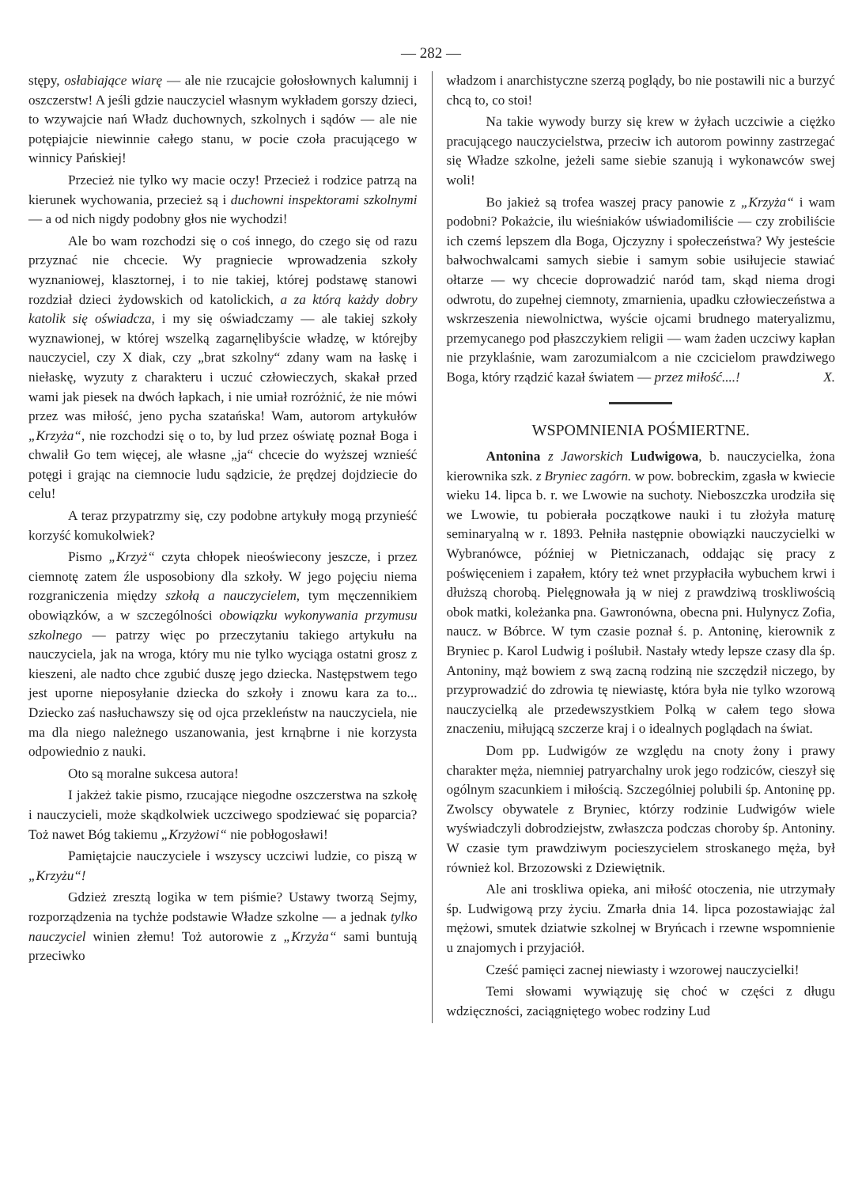— 282 —
stępy, osłabiające wiarę — ale nie rzucajcie gołosłownych kalumnij i oszczerstw! A jeśli gdzie nauczyciel własnym wykładem gorszy dzieci, to wzywajcie nań Władz duchownych, szkolnych i sądów — ale nie potępiajcie niewinnie całego stanu, w pocie czoła pracującego w winnicy Pańskiej!
Przecież nie tylko wy macie oczy! Przecież i rodzice patrzą na kierunek wychowania, przecież są i duchowni inspektorami szkolnymi— a od nich nigdy podobny głos nie wychodzi!
Ale bo wam rozchodzi się o coś innego, do czego się od razu przyznać nie chcecie. Wy pragniecie wprowadzenia szkoły wyznaniowej, klasztornej, i to nie takiej, której podstawę stanowi rozdział dzieci żydowskich od katolickich, a za którą każdy dobry katolik się oświadcza, i my się oświadczamy — ale takiej szkoły wyznawionej, w której wszelką zagarnęlibyście władzę, w którejby nauczyciel, czy X diak, czy „brat szkolny“ zdany wam na łaskę i niełaskę, wyzuty z charakteru i uczuć człowieczych, skakał przed wami jak piesek na dwóch łapkach, i nie umiał rozróżnić, że nie mówi przez was miłość, jeno pycha szatańska! Wam, autorom artykułów „Krzyża“, nie rozchodzi się o to, by lud przez oświatę poznał Boga i chwalił Go tem więcej, ale własne „ja“ chcecie do wyższej wznieść potęgi i grając na ciemnocie ludu sądzicie, że prędzej dojdziecie do celu!
A teraz przypatrzmy się, czy podobne artykuły mogą przynieść korzyść komukolwiek?
Pismo „Krzyż“ czyta chłopek nieoświecony jeszcze, i przez ciemnotę zatem źle usposobiony dla szkoły. W jego pojęciu niema rozgraniczenia między szkołą a nauczycielem, tym męczennikiem obowiązków, a w szczególności obowiązku wykonywania przymusu szkolnego — patrzy więc po przeczytaniu takiego artykułu na nauczyciela, jak na wroga, który mu nie tylko wyciąga ostatni grosz z kieszeni, ale nadto chce zgubić duszę jego dziecka. Następstwem tego jest uporne nieposyłanie dziecka do szkoły i znowu kara za to... Dziecko zaś nasłuchawszy się od ojca przekleństw na nauczyciela, nie ma dla niego należnego uszanowania, jest krnąbrne i nie korzysta odpowiednio z nauki.
Oto są moralne sukcesa autora!
I jakżeż takie pismo, rzucające niegodne oszczerstwa na szkołę i nauczycieli, może skądkolwiek uczciwego spodziewać się poparcia? Toż nawet Bóg takiemu „Krzyżowi“ nie pobłogosławi!
Pamiętajcie nauczyciele i wszyscy uczciwi ludzie, co piszą w „Krzyżu“!
Gdzież zresztą logika w tem piśmie? Ustawy tworzą Sejmy, rozporządzenia na tychże podstawie Władze szkolne — a jednak tylko nauczyciel winien złemu! Toż autorowie z „Krzyża“ sami buntują przeciwko
władzom i anarchistyczne szerzą poglądy, bo nie postawili nic a burzyć chcą to, co stoi!
Na takie wywody burzy się krew w żyłach uczciwie a ciężko pracującego nauczycielstwa, przeciw ich autorom powinny zastrzegać się Władze szkolne, jeżeli same siebie szanują i wykonawców swej woli!
Bo jakież są trofea waszej pracy panowie z „Krzyża“ i wam podobni? Pokażcie, ilu wieśniaków uświadomiliście — czy zrobiliście ich czemś lepszem dla Boga, Ojczyzny i społeczeństwa? Wy jesteście bałwochwalcami samych siebie i samym sobie usiłujecie stawiać ołtarze — wy chcecie doprowadzić naród tam, skąd niema drogi odwrotu, do zupełnej ciemnoty, zmarnienia, upadku człowieczeństwa a wskrzeszenia niewolnictwa, wyście ojcami brudnego materyalizmu, przemycanego pod płaszczykiem religii — wam żaden uczciwy kapłan nie przyklaśnie, wam zarozumialcom a nie czcicielom prawdziwego Boga, który rządzić kazał światem — przez miłość....! X.
WSPOMNIENIA POŚMIERTNE.
Antonina z Jaworskich Ludwigowa, b. nauczycielka, żona kierownika szk. z Bryniec zagórn. w pow. bobreckim, zgasła w kwiecie wieku 14. lipca b. r. we Lwowie na suchoty. Nieboszczka urodziła się we Lwowie, tu pobierała początkowe nauki i tu złożyła maturę seminaryalną w r. 1893. Pełniła następnie obowiązki nauczycielki w Wybranówce, później w Pietniczanach, oddając się pracy z poświęceniem i zapałem, który też wnet przypłaciła wybuchem krwi i dłuższą chorobą. Pielęgnowała ją w niej z prawdziwą troskliwością obok matki, koleżanka pna. Gawronówna, obecna pni. Hulynycz Zofia, naucz. w Bóbrce. W tym czasie poznał ś. p. Antoninę, kierownik z Bryniec p. Karol Ludwig i poślubił. Nastały wtedy lepsze czasy dla śp. Antoniny, mąż bowiem z swą zacną rodziną nie szczędził niczego, by przyprowadzić do zdrowia tę niewiastę, która była nie tylko wzorową nauczycielką ale przedewszystkiem Polką w całem tego słowa znaczeniu, miłującą szczerze kraj i o idealnych poglądach na świat.
Dom pp. Ludwigów ze względu na cnoty żony i prawy charakter męża, niemniej patryarchalny urok jego rodziców, cieszył się ogólnym szacunkiem i miłością. Szczególniej polubili śp. Antoninę pp. Zwolscy obywatele z Bryniec, którzy rodzinie Ludwigów wiele wyświadczyli dobrodziejstw, zwłaszcza podczas choroby śp. Antoniny. W czasie tym prawdziwym pocieszycielem stroskanego męża, był również kol. Brzozowski z Dziewiętnik.
Ale ani troskliwa opieka, ani miłość otoczenia, nie utrzymały śp. Ludwigową przy życiu. Zmarła dnia 14. lipca pozostawiając żal mężowi, smutek dziatwie szkolnej w Bryńcach i rzewne wspomnienie u znajomych i przyjaciół.
Cześć pamięci zacnej niewiasty i wzorowej nauczycielki!
Temi słowami wywiązuję się choć w części z długu wdzięczności, zaciągniętego wobec rodziny Lud